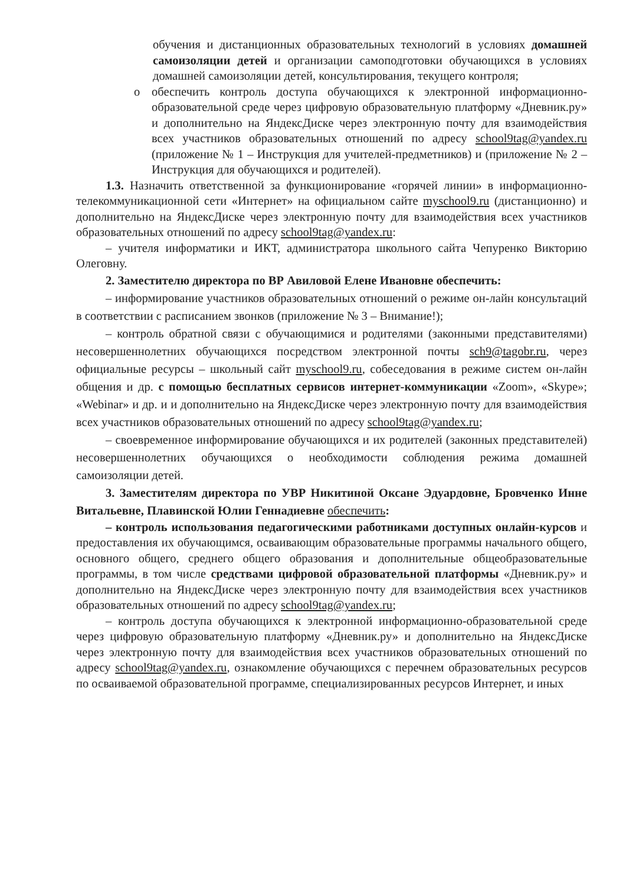обучения и дистанционных образовательных технологий в условиях домашней самоизоляции детей и организации самоподготовки обучающихся в условиях домашней самоизоляции детей, консультирования, текущего контроля;
o обеспечить контроль доступа обучающихся к электронной информационно-образовательной среде через цифровую образовательную платформу «Дневник.ру» и дополнительно на ЯндексДиске через электронную почту для взаимодействия всех участников образовательных отношений по адресу school9tag@yandex.ru (приложение № 1 – Инструкция для учителей-предметников) и (приложение № 2 – Инструкция для обучающихся и родителей).
1.3. Назначить ответственной за функционирование «горячей линии» в информационно-телекоммуникационной сети «Интернет» на официальном сайте myschool9.ru (дистанционно) и дополнительно на ЯндексДиске через электронную почту для взаимодействия всех участников образовательных отношений по адресу school9tag@yandex.ru:
– учителя информатики и ИКТ, администратора школьного сайта Чепуренко Викторию Олеговну.
2. Заместителю директора по ВР Авиловой Елене Ивановне обеспечить:
– информирование участников образовательных отношений о режиме он-лайн консультаций в соответствии с расписанием звонков (приложение № 3 – Внимание!);
– контроль обратной связи с обучающимися и родителями (законными представителями) несовершеннолетних обучающихся посредством электронной почты sch9@tagobr.ru, через официальные ресурсы – школьный сайт myschool9.ru, собеседования в режиме систем он-лайн общения и др. с помощью бесплатных сервисов интернет-коммуникации «Zoom», «Skype»; «Webinar» и др. и и дополнительно на ЯндексДиске через электронную почту для взаимодействия всех участников образовательных отношений по адресу school9tag@yandex.ru;
– своевременное информирование обучающихся и их родителей (законных представителей) несовершеннолетних обучающихся о необходимости соблюдения режима домашней самоизоляции детей.
3. Заместителям директора по УВР Никитиной Оксане Эдуардовне, Бровченко Инне Витальевне, Плавинской Юлии Геннадиевне обеспечить:
– контроль использования педагогическими работниками доступных онлайн-курсов и предоставления их обучающимся, осваивающим образовательные программы начального общего, основного общего, среднего общего образования и дополнительные общеобразовательные программы, в том числе средствами цифровой образовательной платформы «Дневник.ру» и дополнительно на ЯндексДиске через электронную почту для взаимодействия всех участников образовательных отношений по адресу school9tag@yandex.ru;
– контроль доступа обучающихся к электронной информационно-образовательной среде через цифровую образовательную платформу «Дневник.ру» и дополнительно на ЯндексДиске через электронную почту для взаимодействия всех участников образовательных отношений по адресу school9tag@yandex.ru, ознакомление обучающихся с перечнем образовательных ресурсов по осваиваемой образовательной программе, специализированных ресурсов Интернет, и иных